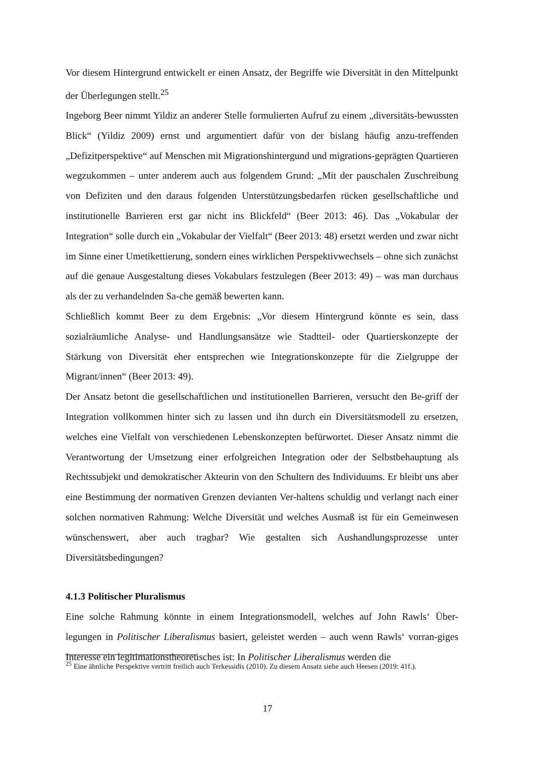Vor diesem Hintergrund entwickelt er einen Ansatz, der Begriffe wie Diversität in den Mittelpunkt der Überlegungen stellt.<sup>25</sup>
Ingeborg Beer nimmt Yildiz an anderer Stelle formulierten Aufruf zu einem „diversitäts-bewussten Blick“ (Yildiz 2009) ernst und argumentiert dafür von der bislang häufig anzu-treffenden „Defizitperspektive“ auf Menschen mit Migrationshintergund und migrations-geprägten Quartieren wegzukommen – unter anderem auch aus folgendem Grund: „Mit der pauschalen Zuschreibung von Defiziten und den daraus folgenden Unterstützungsbedarfen rücken gesellschaftliche und institutionelle Barrieren erst gar nicht ins Blickfeld“ (Beer 2013: 46). Das „Vokabular der Integration“ solle durch ein „Vokabular der Vielfalt“ (Beer 2013: 48) ersetzt werden und zwar nicht im Sinne einer Umetikettierung, sondern eines wirklichen Perspektivwechsels – ohne sich zunächst auf die genaue Ausgestaltung dieses Vokabulars festzulegen (Beer 2013: 49) – was man durchaus als der zu verhandelnden Sa-che gemäß bewerten kann.
Schließlich kommt Beer zu dem Ergebnis: „Vor diesem Hintergrund könnte es sein, dass sozialräumliche Analyse- und Handlungsansätze wie Stadtteil- oder Quartierskonzepte der Stärkung von Diversität eher entsprechen wie Integrationskonzepte für die Zielgruppe der Migrant/innen“ (Beer 2013: 49).
Der Ansatz betont die gesellschaftlichen und institutionellen Barrieren, versucht den Be-griff der Integration vollkommen hinter sich zu lassen und ihn durch ein Diversitätsmodell zu ersetzen, welches eine Vielfalt von verschiedenen Lebenskonzepten befürwortet. Dieser Ansatz nimmt die Verantwortung der Umsetzung einer erfolgreichen Integration oder der Selbstbehauptung als Rechtssubjekt und demokratischer Akteurin von den Schultern des Individuums. Er bleibt uns aber eine Bestimmung der normativen Grenzen devianten Ver-haltens schuldig und verlangt nach einer solchen normativen Rahmung: Welche Diversität und welches Ausmaß ist für ein Gemeinwesen wünschenswert, aber auch tragbar? Wie gestalten sich Aushandlungsprozesse unter Diversitätsbedingungen?
4.1.3 Politischer Pluralismus
Eine solche Rahmung könnte in einem Integrationsmodell, welches auf John Rawls‘ Über-legungen in Politischer Liberalismus basiert, geleistet werden – auch wenn Rawls‘ vorran-giges Interesse ein legitimationstheoretisches ist: In Politischer Liberalismus werden die
<sup>25</sup> Eine ähnliche Perspektive vertritt freilich auch Terkessidis (2010). Zu diesem Ansatz siehe auch Heesen (2019: 41f.).
17